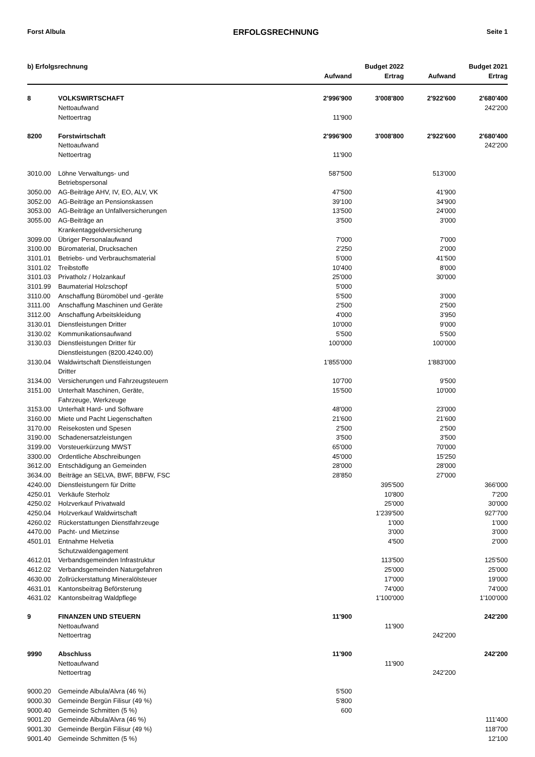Forst Albula ERFOLGSRECHNUNG Seite 1
| b) Erfolgsrechnung | | | Budget 2022 | | Budget 2021 |
| --- | --- | --- | --- | --- | --- |
| | | Aufwand | Ertrag | Aufwand | Ertrag |
| 8 | VOLKSWIRTSCHAFT | 2'996'900 | 3'008'800 | 2'922'600 | 2'680'400 |
| | Nettoaufwand | | | | 242'200 |
| | Nettoertrag | 11'900 | | | |
| 8200 | Forstwirtschaft | 2'996'900 | 3'008'800 | 2'922'600 | 2'680'400 |
| | Nettoaufwand | | | | 242'200 |
| | Nettoertrag | 11'900 | | | |
| 3010.00 | Löhne Verwaltungs- und Betriebspersonal | 587'500 | | 513'000 | |
| 3050.00 | AG-Beiträge AHV, IV, EO, ALV, VK | 47'500 | | 41'900 | |
| 3052.00 | AG-Beiträge an Pensionskassen | 39'100 | | 34'900 | |
| 3053.00 | AG-Beiträge an Unfallversicherungen | 13'500 | | 24'000 | |
| 3055.00 | AG-Beiträge an Krankentaggeldversicherung | 3'500 | | 3'000 | |
| 3099.00 | Übriger Personalaufwand | 7'000 | | 7'000 | |
| 3100.00 | Büromaterial, Drucksachen | 2'250 | | 2'000 | |
| 3101.01 | Betriebs- und Verbrauchsmaterial | 5'000 | | 41'500 | |
| 3101.02 | Treibstoffe | 10'400 | | 8'000 | |
| 3101.03 | Privatholz / Holzankauf | 25'000 | | 30'000 | |
| 3101.99 | Baumaterial Holzschopf | 5'000 | | | |
| 3110.00 | Anschaffung Büromöbel und -geräte | 5'500 | | 3'000 | |
| 3111.00 | Anschaffung Maschinen und Geräte | 2'500 | | 2'500 | |
| 3112.00 | Anschaffung Arbeitskleidung | 4'000 | | 3'950 | |
| 3130.01 | Dienstleistungen Dritter | 10'000 | | 9'000 | |
| 3130.02 | Kommunikationsaufwand | 5'500 | | 5'500 | |
| 3130.03 | Dienstleistungen Dritter für Dienstleistungen (8200.4240.00) | 100'000 | | 100'000 | |
| 3130.04 | Waldwirtschaft Dienstleistungen Dritter | 1'855'000 | | 1'883'000 | |
| 3134.00 | Versicherungen und Fahrzeugsteuern | 10'700 | | 9'500 | |
| 3151.00 | Unterhalt Maschinen, Geräte, Fahrzeuge, Werkzeuge | 15'500 | | 10'000 | |
| 3153.00 | Unterhalt Hard- und Software | 48'000 | | 23'000 | |
| 3160.00 | Miete und Pacht Liegenschaften | 21'600 | | 21'600 | |
| 3170.00 | Reisekosten und Spesen | 2'500 | | 2'500 | |
| 3190.00 | Schadenersatzleistungen | 3'500 | | 3'500 | |
| 3199.00 | Vorsteuerkürzung MWST | 65'000 | | 70'000 | |
| 3300.00 | Ordentliche Abschreibungen | 45'000 | | 15'250 | |
| 3612.00 | Entschädigung an Gemeinden | 28'000 | | 28'000 | |
| 3634.00 | Beiträge an SELVA, BWF, BBFW, FSC | 28'850 | | 27'000 | |
| 4240.00 | Dienstleistungern für Dritte | | 395'500 | | 366'000 |
| 4250.01 | Verkäufe Sterholz | | 10'800 | | 7'200 |
| 4250.02 | Holzverkauf Privatwald | | 25'000 | | 30'000 |
| 4250.04 | Holzverkauf Waldwirtschaft | | 1'239'500 | | 927'700 |
| 4260.02 | Rückerstattungen Dienstfahrzeuge | | 1'000 | | 1'000 |
| 4470.00 | Pacht- und Mietzinse | | 3'000 | | 3'000 |
| 4501.01 | Entnahme Helvetia Schutzwaldengagement | | 4'500 | | 2'000 |
| 4612.01 | Verbandsgemeinden Infrastruktur | | 113'500 | | 125'500 |
| 4612.02 | Verbandsgemeinden Naturgefahren | | 25'000 | | 25'000 |
| 4630.00 | Zollrückerstattung Mineralölsteuer | | 17'000 | | 19'000 |
| 4631.01 | Kantonsbeitrag Beförsterung | | 74'000 | | 74'000 |
| 4631.02 | Kantonsbeitrag Waldpflege | | 1'100'000 | | 1'100'000 |
| 9 | FINANZEN UND STEUERN | 11'900 | | | 242'200 |
| | Nettoaufwand | | 11'900 | | |
| | Nettoertrag | | | 242'200 | |
| 9990 | Abschluss | 11'900 | | | 242'200 |
| | Nettoaufwand | | 11'900 | | |
| | Nettoertrag | | | 242'200 | |
| 9000.20 | Gemeinde Albula/Alvra (46 %) | 5'500 | | | |
| 9000.30 | Gemeinde Bergün Filisur (49 %) | 5'800 | | | |
| 9000.40 | Gemeinde Schmitten (5 %) | 600 | | | |
| 9001.20 | Gemeinde Albula/Alvra (46 %) | | | | 111'400 |
| 9001.30 | Gemeinde Bergün Filisur (49 %) | | | | 118'700 |
| 9001.40 | Gemeinde Schmitten (5 %) | | | | 12'100 |